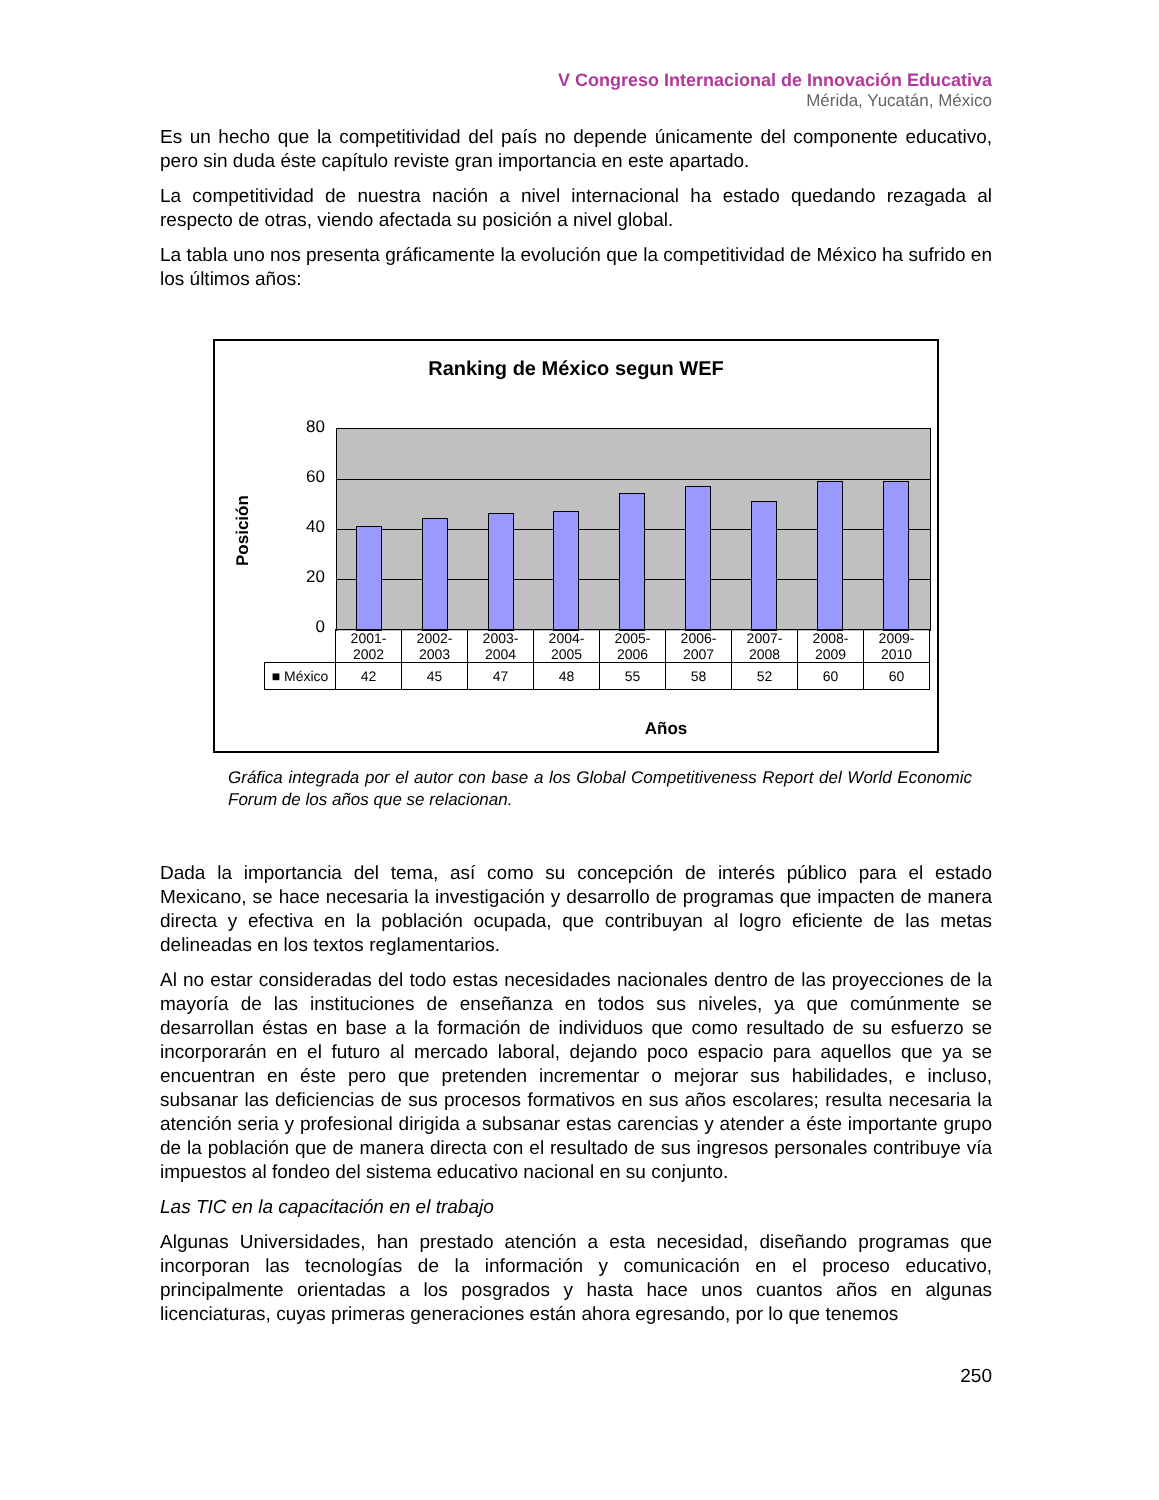V Congreso Internacional de Innovación Educativa
Mérida, Yucatán, México
Es un hecho que la competitividad del país no depende únicamente del componente educativo, pero sin duda éste capítulo reviste gran importancia en este apartado.
La competitividad de nuestra nación a nivel internacional ha estado quedando rezagada al respecto de otras, viendo afectada su posición a nivel global.
La tabla uno nos presenta gráficamente la evolución que la competitividad de México ha sufrido en los últimos años:
Ranking de México segun WEF
Posición
80
60
40
20
0
| | 2001- 2002 | 2002- 2003 | 2003- 2004 | 2004- 2005 | 2005- 2006 | 2006- 2007 | 2007- 2008 | 2008- 2009 | 2009- 2010 |
| ■ México | 42 | 45 | 47 | 48 | 55 | 58 | 52 | 60 | 60 |
Años
Gráfica integrada por el autor con base a los Global Competitiveness Report del World Economic Forum de los años que se relacionan.
Dada la importancia del tema, así como su concepción de interés público para el estado Mexicano, se hace necesaria la investigación y desarrollo de programas que impacten de manera directa y efectiva en la población ocupada, que contribuyan al logro eficiente de las metas delineadas en los textos reglamentarios.
Al no estar consideradas del todo estas necesidades nacionales dentro de las proyecciones de la mayoría de las instituciones de enseñanza en todos sus niveles, ya que comúnmente se desarrollan éstas en base a la formación de individuos que como resultado de su esfuerzo se incorporarán en el futuro al mercado laboral, dejando poco espacio para aquellos que ya se encuentran en éste pero que pretenden incrementar o mejorar sus habilidades, e incluso, subsanar las deficiencias de sus procesos formativos en sus años escolares; resulta necesaria la atención seria y profesional dirigida a subsanar estas carencias y atender a éste importante grupo de la población que de manera directa con el resultado de sus ingresos personales contribuye vía impuestos al fondeo del sistema educativo nacional en su conjunto.
Las TIC en la capacitación en el trabajo
Algunas Universidades, han prestado atención a esta necesidad, diseñando programas que incorporan las tecnologías de la información y comunicación en el proceso educativo, principalmente orientadas a los posgrados y hasta hace unos cuantos años en algunas licenciaturas, cuyas primeras generaciones están ahora egresando, por lo que tenemos
250